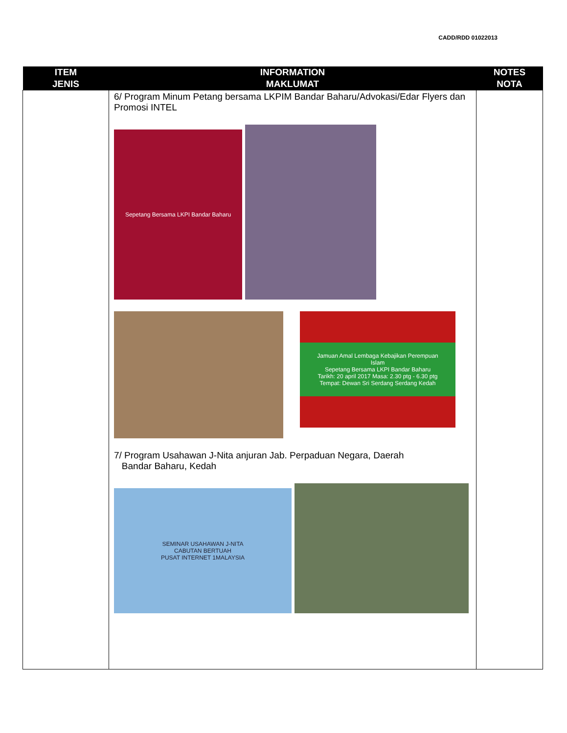CADD/RDD 01022013
| ITEM JENIS | INFORMATION MAKLUMAT | NOTES NOTA |
| --- | --- | --- |
| | 6/ Program Minum Petang bersama LKPIM Bandar Baharu/Advokasi/Edar Flyers dan Promosi INTEL Sepetang Bersama LKPI Bandar Baharu Jamuan Amal Lembaga Kebajikan Perempuan Islam Sepetang Bersama LKPI Bandar Baharu Tarikh: 20 april 2017 Masa: 2.30 ptg - 6.30 ptg Tempat: Dewan Sri Serdang Serdang Kedah 7/ Program Usahawan J-Nita anjuran Jab. Perpaduan Negara, Daerah Bandar Baharu, Kedah SEMINAR USAHAWAN J-NITA CABUTAN BERTUAH PUSAT INTERNET 1MALAYSIA | |